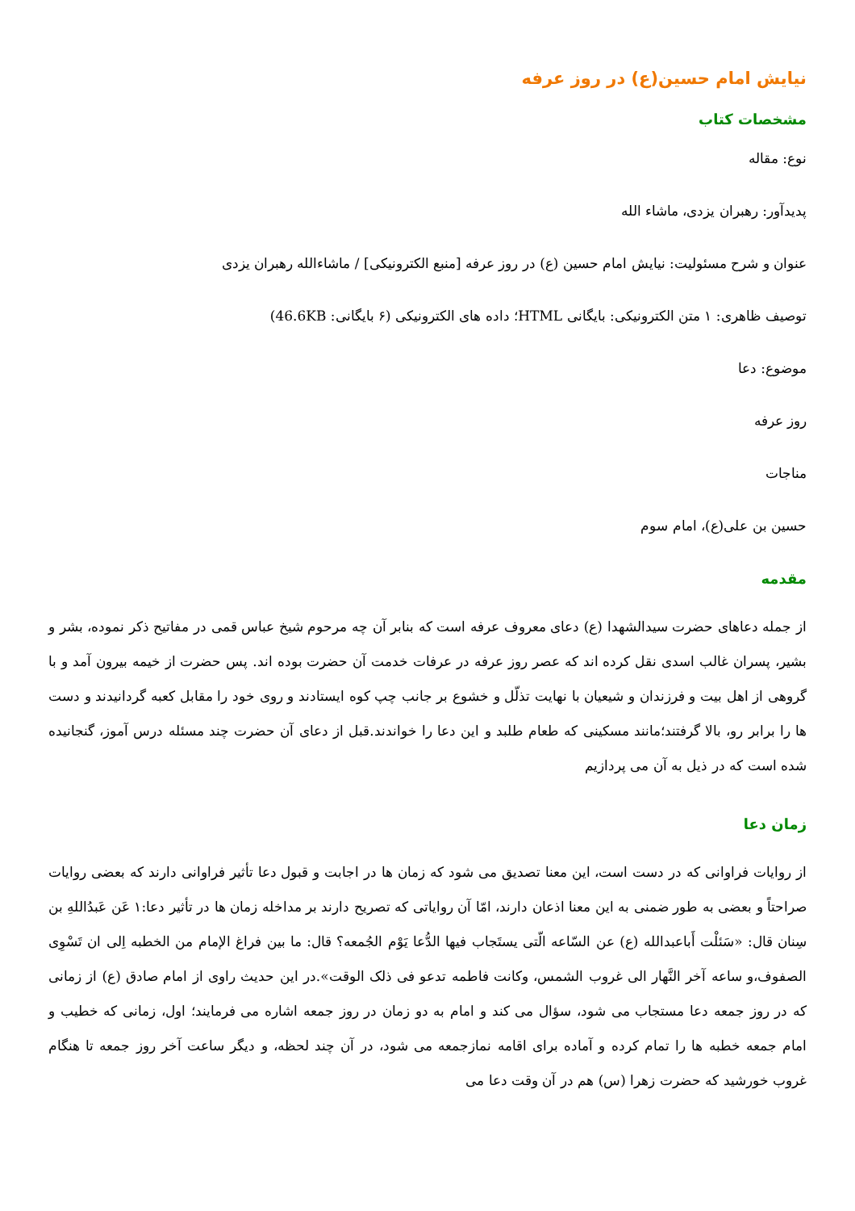نیایش امام حسین(ع) در روز عرفه
مشخصات کتاب
نوع: مقاله
پدیدآور: رهبران یزدی، ماشاء الله
عنوان و شرح مسئولیت: نیایش امام حسین (ع) در روز عرفه [منبع الکترونیکی] / ماشاءالله رهبران یزدی
توصیف ظاهری: ۱ متن الکترونیکی: بایگانی HTML؛ داده های الکترونیکی (۶ بایگانی: 46.6KB)
موضوع: دعا
روز عرفه
مناجات
حسین بن علی(ع)، امام سوم
مقدمه
از جمله دعاهای حضرت سیدالشهدا (ع) دعای معروف عرفه است که بنابر آن چه مرحوم شیخ عباس قمی در مفاتیح ذکر نموده، بشر و بشیر، پسران غالب اسدی نقل کرده اند که عصر روز عرفه در عرفات خدمت آن حضرت بوده اند. پس حضرت از خیمه بیرون آمد و با گروهی از اهل بیت و فرزندان و شیعیان با نهایت تذلّل و خشوع بر جانب چپ کوه ایستادند و روی خود را مقابل کعبه گردانیدند و دست ها را برابر رو، بالا گرفتند؛مانند مسکینی که طعام طلبد و این دعا را خواندند.قبل از دعای آن حضرت چند مسئله درس آموز، گنجانیده شده است که در ذیل به آن می پردازیم
زمان دعا
از روایات فراوانی که در دست است، این معنا تصدیق می شود که زمان ها در اجابت و قبول دعا تأثیر فراوانی دارند که بعضی روایات صراحتاً و بعضی به طور ضمنی به این معنا اذعان دارند، امّا آن روایاتی که تصریح دارند بر مداخله زمان ها در تأثیر دعا:۱ عَن عَبدُاللهِ بن سِنان قال: «سَئلْت أَباعبدالله (ع) عن السّاعه الّتی یستَجاب فیها الدُّعا یَوْم الجُمعه؟ قال: ما بین فراغ الإمام من الخطبه اِلی ان تَسْوِی الصفوف،و ساعه آخر النَّهار الی غروب الشمس، وکانت فاطمه تدعو فی ذلک الوقت».در این حدیث راوی از امام صادق (ع) از زمانی که در روز جمعه دعا مستجاب می شود، سؤال می کند و امام به دو زمان در روز جمعه اشاره می فرمایند؛ اول، زمانی که خطیب و امام جمعه خطبه ها را تمام کرده و آماده برای اقامه نمازجمعه می شود، در آن چند لحظه، و دیگر ساعت آخر روز جمعه تا هنگام غروب خورشید که حضرت زهرا (س) هم در آن وقت دعا می